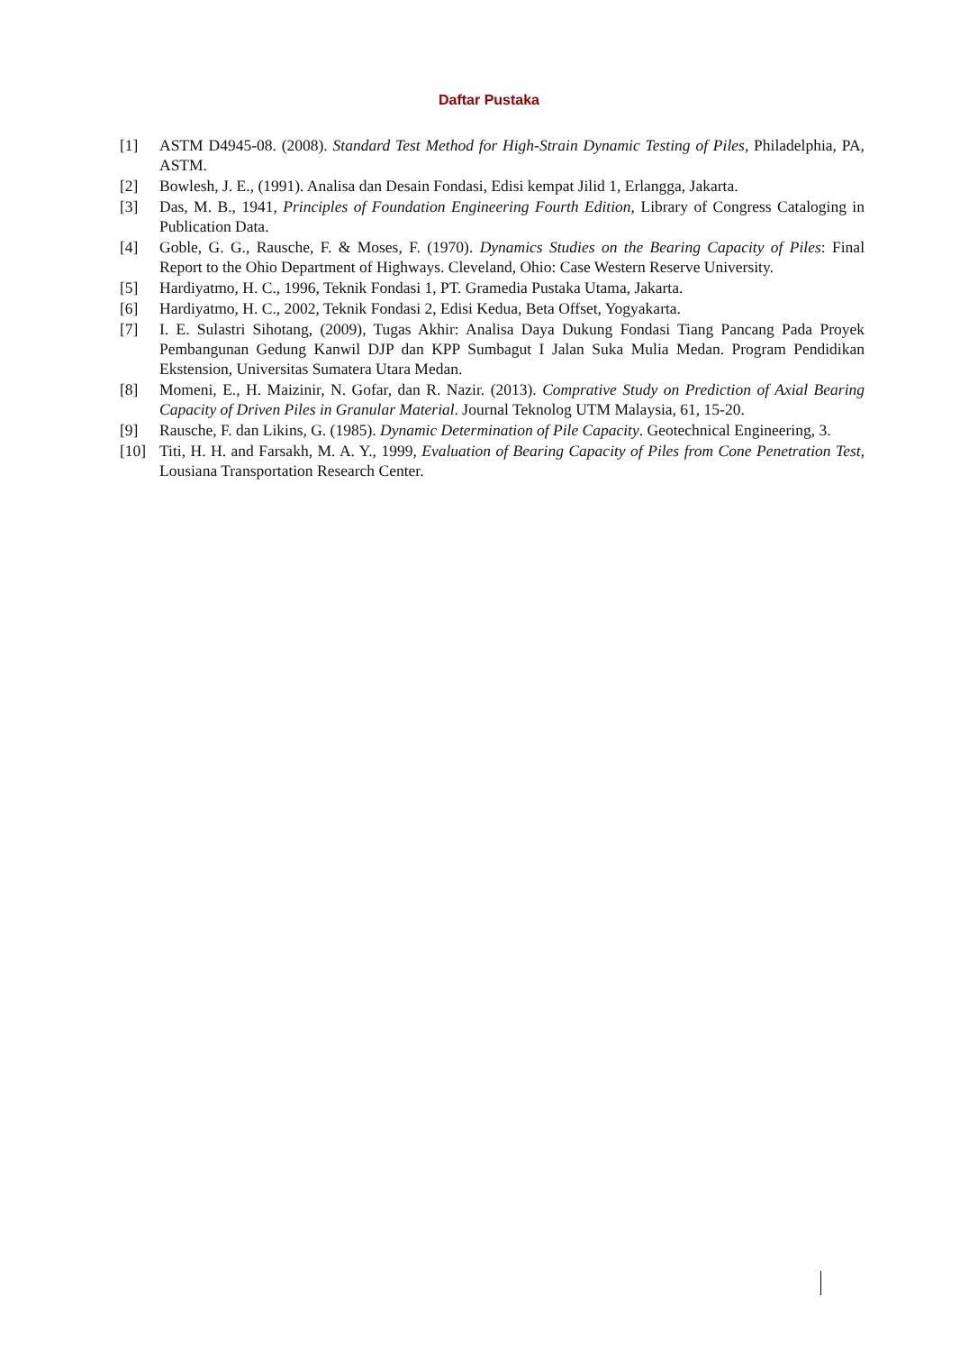Daftar Pustaka
[1] ASTM D4945-08. (2008). Standard Test Method for High-Strain Dynamic Testing of Piles, Philadelphia, PA, ASTM.
[2] Bowlesh, J. E., (1991). Analisa dan Desain Fondasi, Edisi kempat Jilid 1, Erlangga, Jakarta.
[3] Das, M. B., 1941, Principles of Foundation Engineering Fourth Edition, Library of Congress Cataloging in Publication Data.
[4] Goble, G. G., Rausche, F. & Moses, F. (1970). Dynamics Studies on the Bearing Capacity of Piles: Final Report to the Ohio Department of Highways. Cleveland, Ohio: Case Western Reserve University.
[5] Hardiyatmo, H. C., 1996, Teknik Fondasi 1, PT. Gramedia Pustaka Utama, Jakarta.
[6] Hardiyatmo, H. C., 2002, Teknik Fondasi 2, Edisi Kedua, Beta Offset, Yogyakarta.
[7] I. E. Sulastri Sihotang, (2009), Tugas Akhir: Analisa Daya Dukung Fondasi Tiang Pancang Pada Proyek Pembangunan Gedung Kanwil DJP dan KPP Sumbagut I Jalan Suka Mulia Medan. Program Pendidikan Ekstension, Universitas Sumatera Utara Medan.
[8] Momeni, E., H. Maizinir, N. Gofar, dan R. Nazir. (2013). Comprative Study on Prediction of Axial Bearing Capacity of Driven Piles in Granular Material. Journal Teknolog UTM Malaysia, 61, 15-20.
[9] Rausche, F. dan Likins, G. (1985). Dynamic Determination of Pile Capacity. Geotechnical Engineering, 3.
[10] Titi, H. H. and Farsakh, M. A. Y., 1999, Evaluation of Bearing Capacity of Piles from Cone Penetration Test, Lousiana Transportation Research Center.